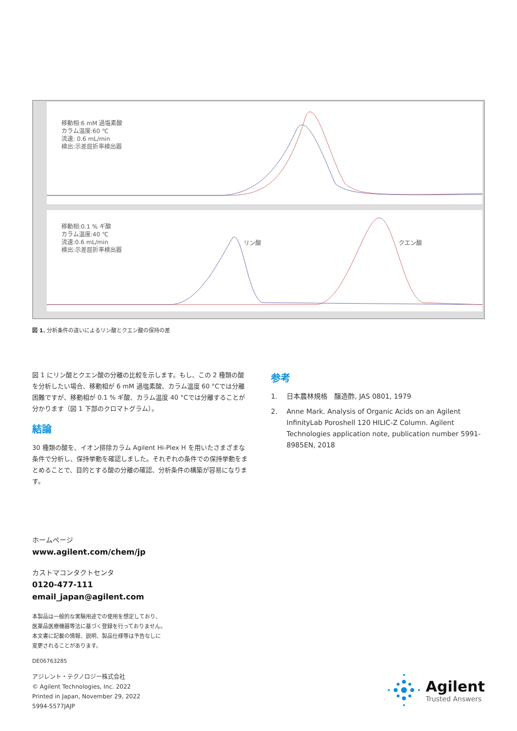移動相:6 mM 過塩素酸
カラム温度:60 ℃
流速: 0.6 mL/min
検出:示差屈折率検出器
移動相:0.1 % ギ酸
カラム温度:40 ℃
流速:0.6 mL/min
検出:示差屈折率検出器
リン酸
クエン酸
図 1. 分析条件の違いによるリン酸とクエン酸の保持の差
図 1 にリン酸とクエン酸の分離の比較を示します。もし、この 2 種類の酸を分析したい場合、移動相が 6 mM 過塩素酸、カラム温度 60 °Cでは分離困難ですが、移動相が 0.1 % ギ酸、カラム温度 40 °Cでは分離することが分かります（図 1 下部のクロマトグラム）。
結論
30 種類の酸を、イオン排除カラム Agilent Hi-Plex H を用いたさまざまな条件で分析し、保持挙動を確認しました。それぞれの条件での保持挙動をまとめることで、目的とする酸の分離の確認、分析条件の構築が容易になります。
参考
1. 日本農林規格　醸造酢, JAS 0801, 1979
2. Anne Mark. Analysis of Organic Acids on an Agilent InfinityLab Poroshell 120 HILIC-Z Column. Agilent Technologies application note, publication number 5991-8985EN, 2018
ホームページ
www.agilent.com/chem/jp
カストマコンタクトセンタ
0120-477-111
email_japan@agilent.com
本製品は一般的な実験用途での使用を想定しており、
医薬品医療機器等法に基づく登録を行っておりません。
本文書に記載の情報、説明、製品仕様等は予告なしに
変更されることがあります。
DE06763285
アジレント・テクノロジー株式会社
© Agilent Technologies, Inc. 2022
Printed in Japan, November 29, 2022
5994-5577JAJP
Agilent
Trusted Answers